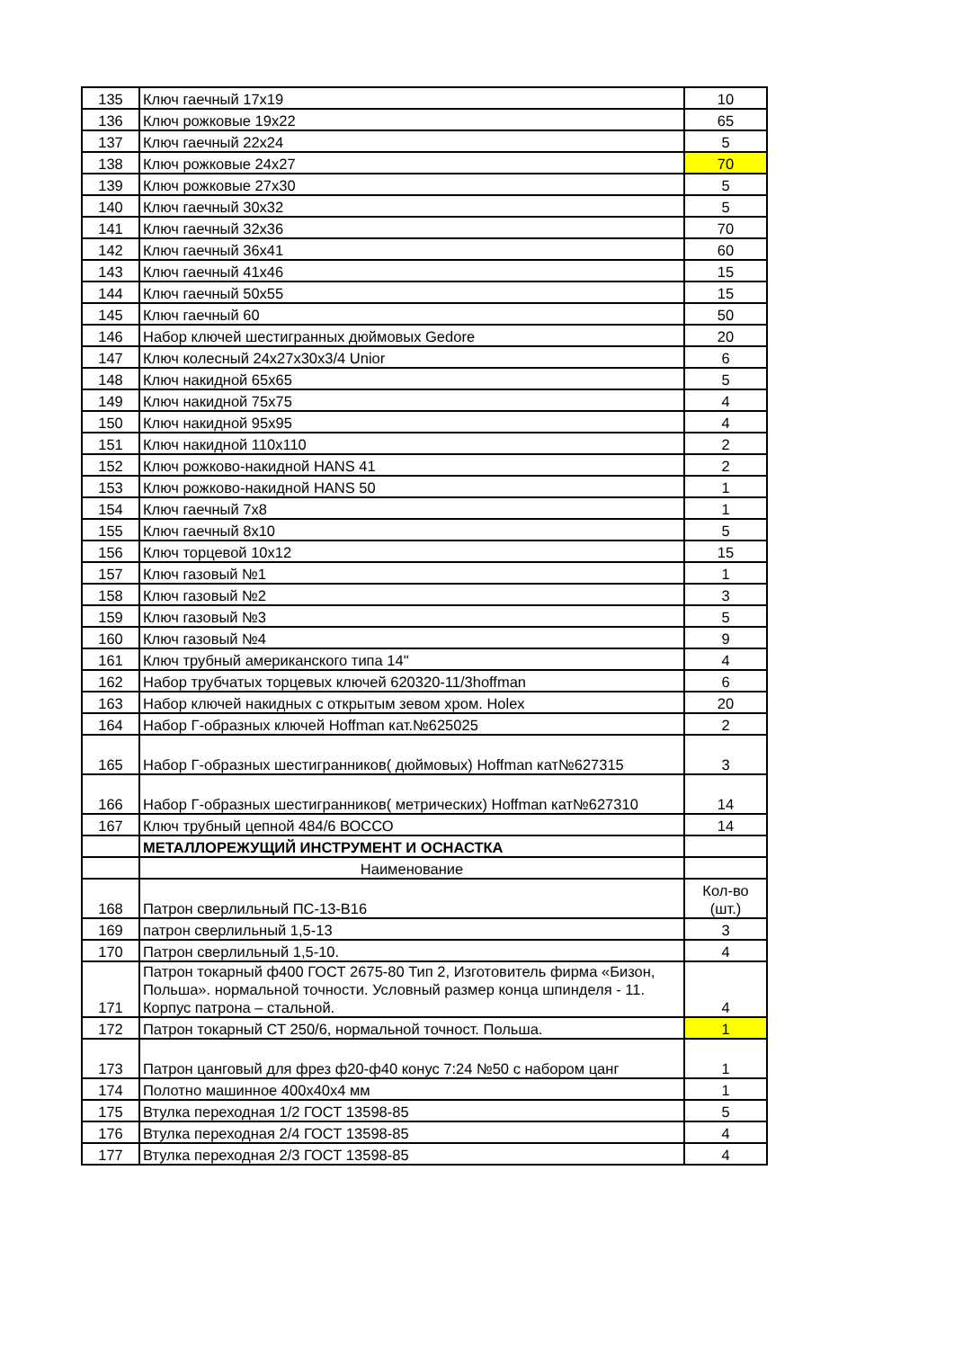| 135 | Ключ гаечный 17х19 | 10 |
| 136 | Ключ рожковые 19х22 | 65 |
| 137 | Ключ гаечный 22х24 | 5 |
| 138 | Ключ рожковые 24х27 | 70 |
| 139 | Ключ рожковые 27х30 | 5 |
| 140 | Ключ гаечный 30х32 | 5 |
| 141 | Ключ гаечный 32х36 | 70 |
| 142 | Ключ гаечный 36х41 | 60 |
| 143 | Ключ гаечный 41х46 | 15 |
| 144 | Ключ гаечный 50х55 | 15 |
| 145 | Ключ гаечный 60 | 50 |
| 146 | Набор ключей шестигранных дюймовых Gedore | 20 |
| 147 | Ключ колесный 24х27х30х3/4 Unior | 6 |
| 148 | Ключ накидной 65х65 | 5 |
| 149 | Ключ накидной 75х75 | 4 |
| 150 | Ключ накидной 95х95 | 4 |
| 151 | Ключ накидной 110х110 | 2 |
| 152 | Ключ рожково-накидной HANS 41 | 2 |
| 153 | Ключ рожково-накидной HANS 50 | 1 |
| 154 | Ключ гаечный 7х8 | 1 |
| 155 | Ключ гаечный 8х10 | 5 |
| 156 | Ключ торцевой 10х12 | 15 |
| 157 | Ключ газовый №1 | 1 |
| 158 | Ключ газовый №2 | 3 |
| 159 | Ключ газовый №3 | 5 |
| 160 | Ключ газовый №4 | 9 |
| 161 | Ключ трубный американского типа 14" | 4 |
| 162 | Набор трубчатых торцевых ключей 620320-11/3hoffman | 6 |
| 163 | Набор ключей накидных с открытым зевом хром. Holex | 20 |
| 164 | Набор Г-образных ключей Hoffman кат.№625025 | 2 |
| 165 | Набор Г-образных шестигранников( дюймовых) Hoffman кат№627315 | 3 |
| 166 | Набор Г-образных шестигранников( метрических) Hoffman кат№627310 | 14 |
| 167 | Ключ трубный цепной 484/6 ВОССО | 14 |
| | МЕТАЛЛОРЕЖУЩИЙ ИНСТРУМЕНТ И ОСНАСТКА | |
| | Наименование | |
| 168 | Патрон сверлильный ПС-13-В16 | Кол-во (шт.) |
| 169 | патрон сверлильный 1,5-13 | 3 |
| 170 | Патрон сверлильный 1,5-10. | 4 |
| 171 | Патрон токарный ф400 ГОСТ 2675-80 Тип 2, Изготовитель фирма «Бизон, Польша». нормальной точности. Условный размер конца шпинделя - 11. Корпус патрона – стальной. | 4 |
| 172 | Патрон токарный СТ 250/6, нормальной точност. Польша. | 1 |
| 173 | Патрон цанговый для фрез ф20-ф40 конус 7:24 №50 с набором цанг | 1 |
| 174 | Полотно машинное 400х40х4 мм | 1 |
| 175 | Втулка переходная 1/2 ГОСТ 13598-85 | 5 |
| 176 | Втулка переходная 2/4 ГОСТ 13598-85 | 4 |
| 177 | Втулка переходная 2/3 ГОСТ 13598-85 | 4 |